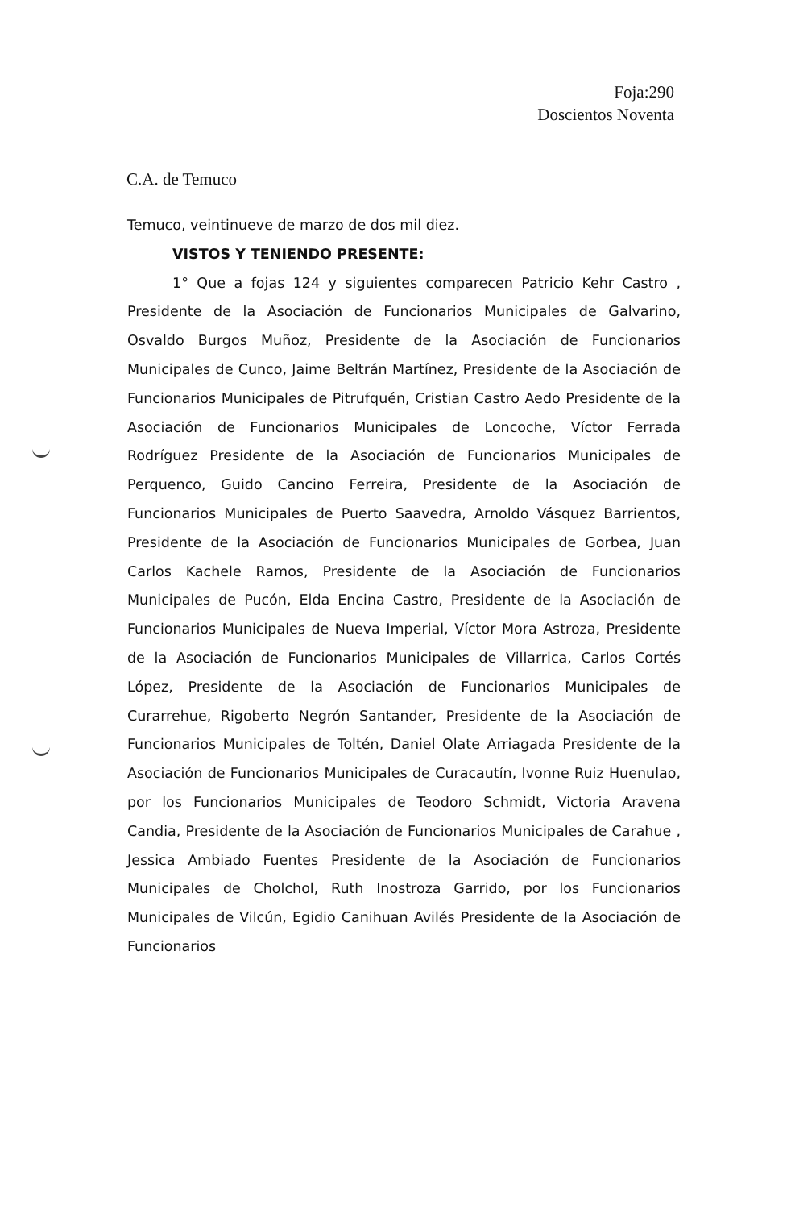Foja:290
Doscientos Noventa
C.A. de Temuco
Temuco, veintinueve de marzo de dos mil diez.
VISTOS Y TENIENDO PRESENTE:
1° Que a fojas 124 y siguientes comparecen Patricio Kehr Castro , Presidente de la Asociación de Funcionarios Municipales de Galvarino, Osvaldo Burgos Muñoz, Presidente de la Asociación de Funcionarios Municipales de Cunco, Jaime Beltrán Martínez, Presidente de la Asociación de Funcionarios Municipales de Pitrufquén, Cristian Castro Aedo Presidente de la Asociación de Funcionarios Municipales de Loncoche, Víctor Ferrada Rodríguez Presidente de la Asociación de Funcionarios Municipales de Perquenco, Guido Cancino Ferreira, Presidente de la Asociación de Funcionarios Municipales de Puerto Saavedra, Arnoldo Vásquez Barrientos, Presidente de la Asociación de Funcionarios Municipales de Gorbea, Juan Carlos Kachele Ramos, Presidente de la Asociación de Funcionarios Municipales de Pucón, Elda Encina Castro, Presidente de la Asociación de Funcionarios Municipales de Nueva Imperial, Víctor Mora Astroza, Presidente de la Asociación de Funcionarios Municipales de Villarrica, Carlos Cortés López, Presidente de la Asociación de Funcionarios Municipales de Curarrehue, Rigoberto Negrón Santander, Presidente de la Asociación de Funcionarios Municipales de Toltén, Daniel Olate Arriagada Presidente de la Asociación de Funcionarios Municipales de Curacautín, Ivonne Ruiz Huenulao, por los Funcionarios Municipales de Teodoro Schmidt, Victoria Aravena Candia, Presidente de la Asociación de Funcionarios Municipales de Carahue , Jessica Ambiado Fuentes Presidente de la Asociación de Funcionarios Municipales de Cholchol, Ruth Inostroza Garrido, por los Funcionarios Municipales de Vilcún, Egidio Canihuan Avilés Presidente de la Asociación de Funcionarios